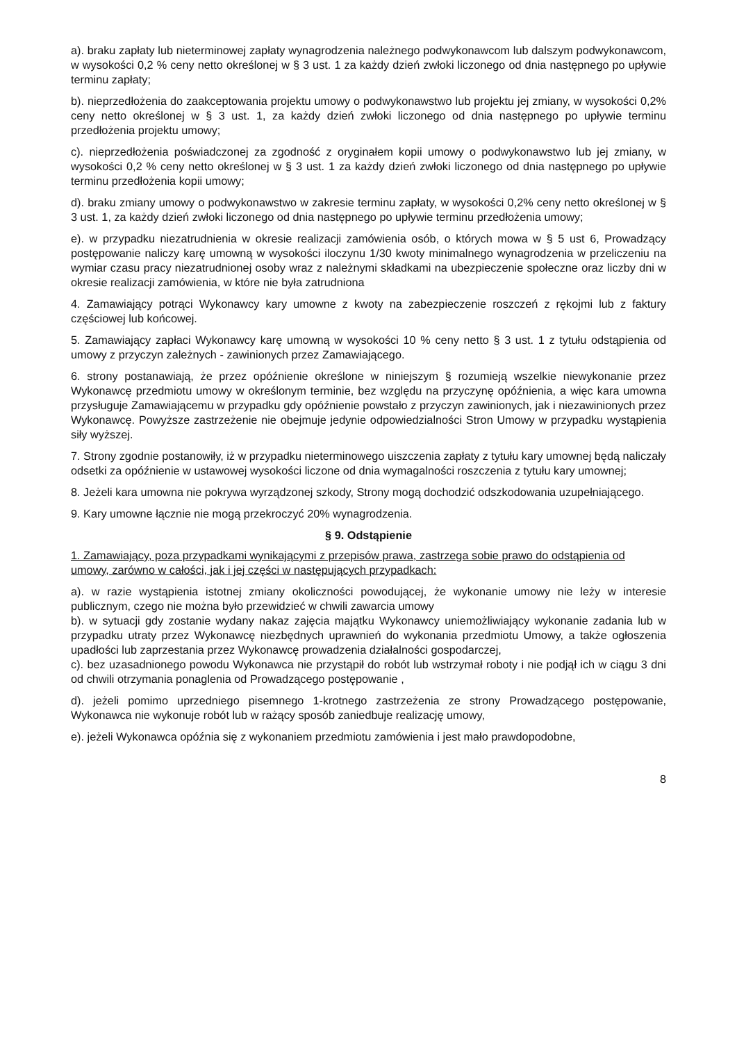a). braku zapłaty lub nieterminowej zapłaty wynagrodzenia należnego podwykonawcom lub dalszym podwykonawcom, w wysokości 0,2 % ceny netto określonej w § 3 ust. 1 za każdy dzień zwłoki liczonego od dnia następnego po upływie terminu zapłaty;
b). nieprzedłożenia do zaakceptowania projektu umowy o podwykonawstwo lub projektu jej zmiany, w wysokości 0,2% ceny netto określonej w § 3 ust. 1, za każdy dzień zwłoki liczonego od dnia następnego po upływie terminu przedłożenia projektu umowy;
c). nieprzedłożenia poświadczonej za zgodność z oryginałem kopii umowy o podwykonawstwo lub jej zmiany, w wysokości 0,2 % ceny netto określonej w § 3 ust. 1 za każdy dzień zwłoki liczonego od dnia następnego po upływie terminu przedłożenia kopii umowy;
d). braku zmiany umowy o podwykonawstwo w zakresie terminu zapłaty, w wysokości 0,2% ceny netto określonej w § 3 ust. 1, za każdy dzień zwłoki liczonego od dnia następnego po upływie terminu przedłożenia umowy;
e). w przypadku niezatrudnienia w okresie realizacji zamówienia osób, o których mowa w § 5 ust 6, Prowadzący postępowanie naliczy karę umowną w wysokości iloczynu 1/30 kwoty minimalnego wynagrodzenia w przeliczeniu na wymiar czasu pracy niezatrudnionej osoby wraz z należnymi składkami na ubezpieczenie społeczne oraz liczby dni w okresie realizacji zamówienia, w które nie była zatrudniona
4. Zamawiający potrąci Wykonawcy kary umowne z kwoty na zabezpieczenie roszczeń z rękojmi lub z faktury częściowej lub końcowej.
5. Zamawiający zapłaci Wykonawcy karę umowną w wysokości 10 % ceny netto § 3 ust. 1 z tytułu odstąpienia od umowy z przyczyn zależnych - zawinionych przez Zamawiającego.
6. strony postanawiają, że przez opóźnienie określone w niniejszym § rozumieją wszelkie niewykonanie przez Wykonawcę przedmiotu umowy w określonym terminie, bez względu na przyczynę opóźnienia, a więc kara umowna przysługuje Zamawiającemu w przypadku gdy opóźnienie powstało z przyczyn zawinionych, jak i niezawinionych przez Wykonawcę. Powyższe zastrzeżenie nie obejmuje jedynie odpowiedzialności Stron Umowy w przypadku wystąpienia siły wyższej.
7. Strony zgodnie postanowiły, iż w przypadku nieterminowego uiszczenia zapłaty z tytułu kary umownej będą naliczały odsetki za opóźnienie w ustawowej wysokości liczone od dnia wymagalności roszczenia z tytułu kary umownej;
8. Jeżeli kara umowna nie pokrywa wyrządzonej szkody, Strony mogą dochodzić odszkodowania uzupełniającego.
9. Kary umowne łącznie nie mogą przekroczyć 20% wynagrodzenia.
§ 9. Odstąpienie
1. Zamawiający, poza przypadkami wynikającymi z przepisów prawa, zastrzega sobie prawo do odstąpienia od umowy, zarówno w całości, jak i jej części w następujących przypadkach:
a). w razie wystąpienia istotnej zmiany okoliczności powodującej, że wykonanie umowy nie leży w interesie publicznym, czego nie można było przewidzieć w chwili zawarcia umowy
b). w sytuacji gdy zostanie wydany nakaz zajęcia majątku Wykonawcy uniemożliwiający wykonanie zadania lub w przypadku utraty przez Wykonawcę niezbędnych uprawnień do wykonania przedmiotu Umowy, a także ogłoszenia upadłości lub zaprzestania przez Wykonawcę prowadzenia działalności gospodarczej,
c). bez uzasadnionego powodu Wykonawca nie przystąpił do robót lub wstrzymał roboty i nie podjął ich w ciągu 3 dni od chwili otrzymania ponaglenia od Prowadzącego postępowanie ,
d). jeżeli pomimo uprzedniego pisemnego 1-krotnego zastrzeżenia ze strony Prowadzącego postępowanie, Wykonawca nie wykonuje robót lub w rażący sposób zaniedbuje realizację umowy,
e). jeżeli Wykonawca opóźnia się z wykonaniem przedmiotu zamówienia i jest mało prawdopodobne,
8